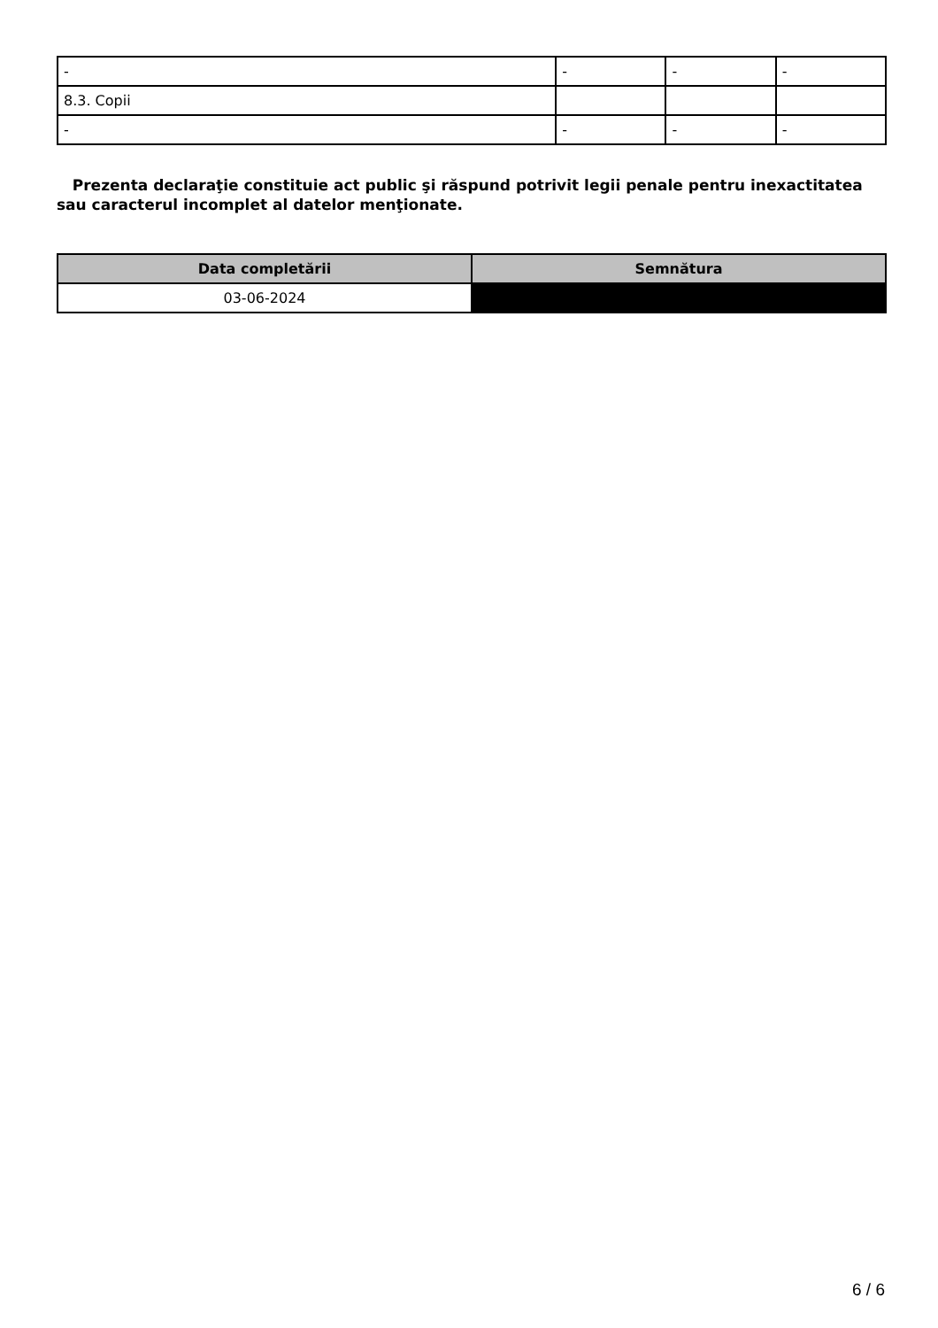| - | - | - | - |
| 8.3. Copii | | | |
| - | - | - | - |
Prezenta declaraţie constituie act public şi răspund potrivit legii penale pentru inexactitatea sau caracterul incomplet al datelor menţionate.
| Data completării | Semnătura |
| --- | --- |
| 03-06-2024 | |
6 / 6